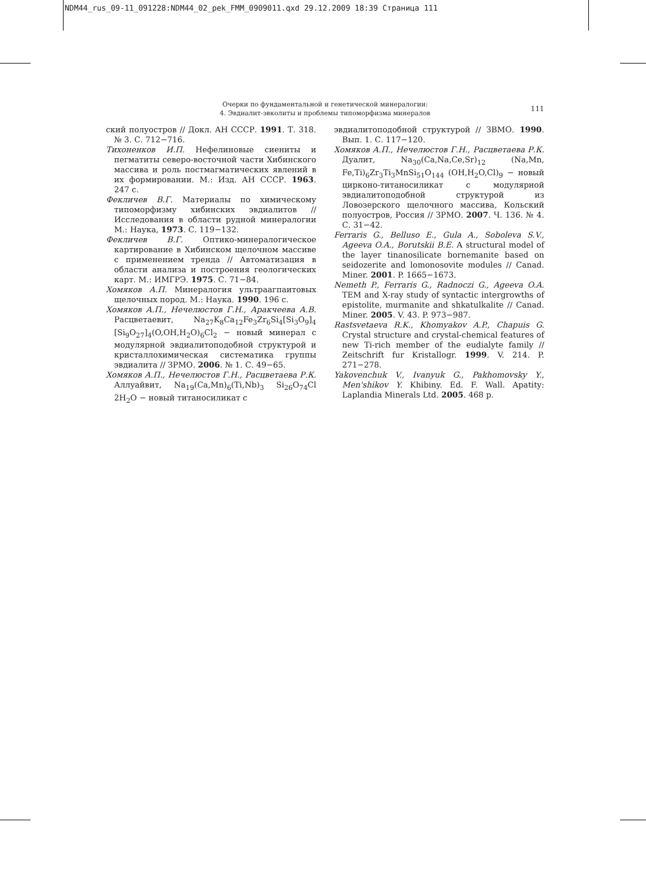NDM44_rus_09-11_091228:NDM44_02_pek_FMM_0909011.qxd 29.12.2009 18:39 Страница 111
Очерки по фундаментальной и генетической минералогии:
4. Эвдиалит-эвколиты и проблемы типоморфизма минералов
111
ский полуостров // Докл. АН СССР. 1991. Т. 318. № 3. С. 712−716.
Тихоненков И.П. Нефелиновые сиениты и пегматиты северо-восточной части Хибинского массива и роль постмагматических явлений в их формировании. М.: Изд. АН СССР. 1963. 247 с.
Фекличев В.Г. Материалы по химическому типоморфизму хибинских эвдиалитов // Исследования в области рудной минералогии М.: Наука, 1973. С. 119−132.
Фекличев В.Г. Оптико-минералогическое картирование в Хибинском щелочном массиве с применением тренда // Автоматизация в области анализа и построения геологических карт. М.: ИМГРЭ. 1975. С. 71−84.
Хомяков А.П. Минералогия ультраагпаитовых щелочных пород. М.: Наука. 1990. 196 с.
Хомяков А.П., Нечелюстов Г.Н., Аракчеева А.В. Расцветаевит, Na<sub>27</sub>K<sub>8</sub>Ca<sub>12</sub>Fe<sub>3</sub>Zr<sub>6</sub>Si<sub>4</sub>[Si<sub>3</sub>O<sub>9</sub>]<sub>4</sub> [Si<sub>9</sub>O<sub>27</sub>]<sub>4</sub>(O,OH,H<sub>2</sub>O)<sub>6</sub>Cl<sub>2</sub> − новый минерал с модулярной эвдиалитоподобной структурой и кристаллохимическая систематика группы эвдиалита // ЗРМО. 2006. № 1. С. 49−65.
Хомяков А.П., Нечелюстов Г.Н., Расцветаева Р.К. Аллуайвит, Na<sub>19</sub>(Ca,Mn)<sub>6</sub>(Ti,Nb)<sub>3</sub> Si<sub>26</sub>O<sub>74</sub>Cl 2H<sub>2</sub>O − новый титаносиликат с
эвдиалитоподобной структурой // ЗВМО. 1990. Вып. 1. С. 117−120.
Хомяков А.П., Нечелюстов Г.Н., Расцветаева Р.К. Дуалит, Na<sub>30</sub>(Ca,Na,Ce,Sr)<sub>12</sub> (Na,Mn, Fe,Ti)<sub>6</sub>Zr<sub>3</sub>Ti<sub>3</sub>MnSi<sub>51</sub>O<sub>144</sub> (OH,H<sub>2</sub>O,Cl)<sub>9</sub> − новый цирконо-титаносиликат с модулярной эвдиалитоподобной структурой из Ловозерского щелочного массива, Кольский полуостров, Россия // ЗРМО. 2007. Ч. 136. № 4. С. 31−42.
Ferraris G., Belluso E., Gula A., Soboleva S.V., Ageeva O.A., Borutskii B.E. A structural model of the layer tinanosilicate bornemanite based on seidozerite and lomonosovite modules // Canad. Miner. 2001. P. 1665−1673.
Nemeth P., Ferraris G., Radnoczi G., Ageeva O.A. TEM and X-ray study of syntactic intergrowths of epistolite, murmanite and shkatulkalite // Canad. Miner. 2005. V. 43. P. 973−987.
Rastsvetaeva R.K., Khomyakov A.P., Chapuis G. Crystal structure and crystal-chemical features of new Ti-rich member of the eudialyte family // Zeitschrift fur Kristallogr. 1999. V. 214. P. 271−278.
Yakovenchuk V., Ivanyuk G., Pakhomovsky Y., Men'shikov Y. Khibiny. Ed. F. Wall. Apatity: Laplandia Minerals Ltd. 2005. 468 p.